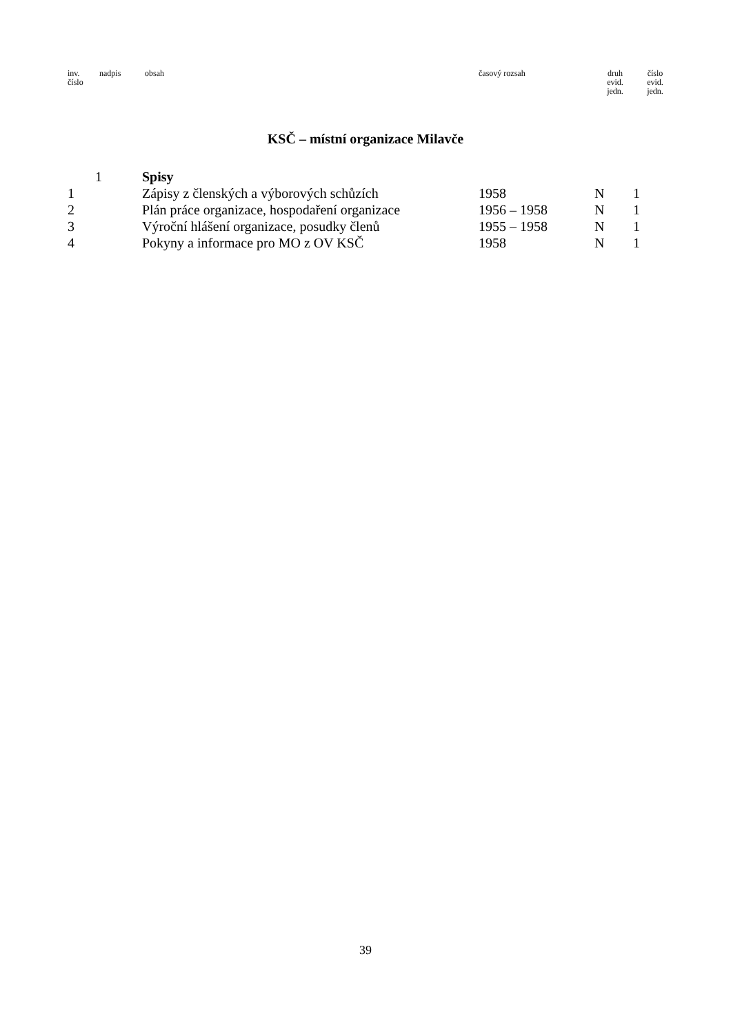| inv. číslo | nadpis | obsah | časový rozsah | druh evid. jedn. | číslo evid. jedn. |
| --- | --- | --- | --- | --- | --- |
KSČ – místní organizace Milavče
| | 1 | Spisy | | | |
| 1 | | Zápisy z členských a výborových schůzích | 1958 | N | 1 |
| 2 | | Plán práce organizace, hospodaření organizace | 1956 – 1958 | N | 1 |
| 3 | | Výroční hlášení organizace, posudky členů | 1955 – 1958 | N | 1 |
| 4 | | Pokyny a informace pro MO z OV KSČ | 1958 | N | 1 |
39